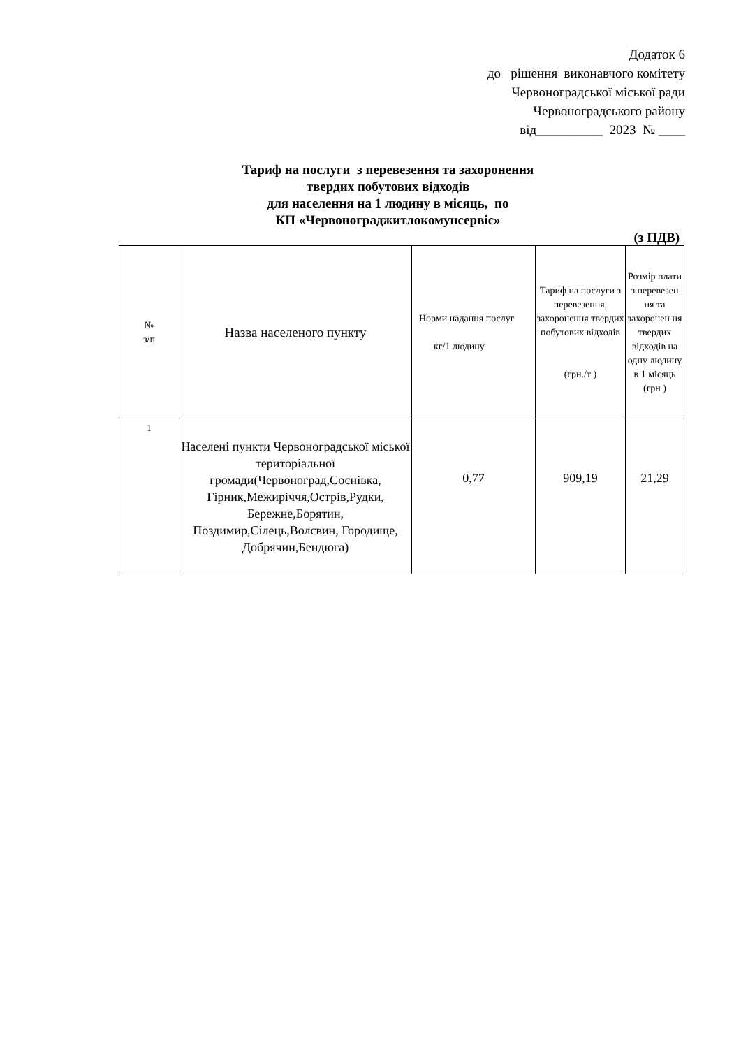Додаток 6
до рішення виконавчого комітету
Червоноградської міської ради
Червоноградського району
від__________ 2023 № ____
Тариф на послуги з перевезення та захоронення
твердих побутових відходів
для населення на 1 людину в місяць, по
КП «Червонограджитлокомунсервіс»
(з ПДВ)
| № з/п | Назва населеного пункту | Норми надання послуг кг/1 людину | Тариф на послуги з перевезення, захоронення твердих побутових відходів (грн./т ) | Розмір плати з перевезен ня та захоронен ня твердих відходів на одну людину в 1 місяць (грн ) |
| --- | --- | --- | --- | --- |
| 1 | Населені пункти Червоноградської міської територіальної громади(Червоноград,Соснівка, Гірник,Межиріччя,Острів,Рудки, Бережне,Борятин, Поздимир,Сілець,Волсвин, Городище, Добрячин,Бендюга) | 0,77 | 909,19 | 21,29 |